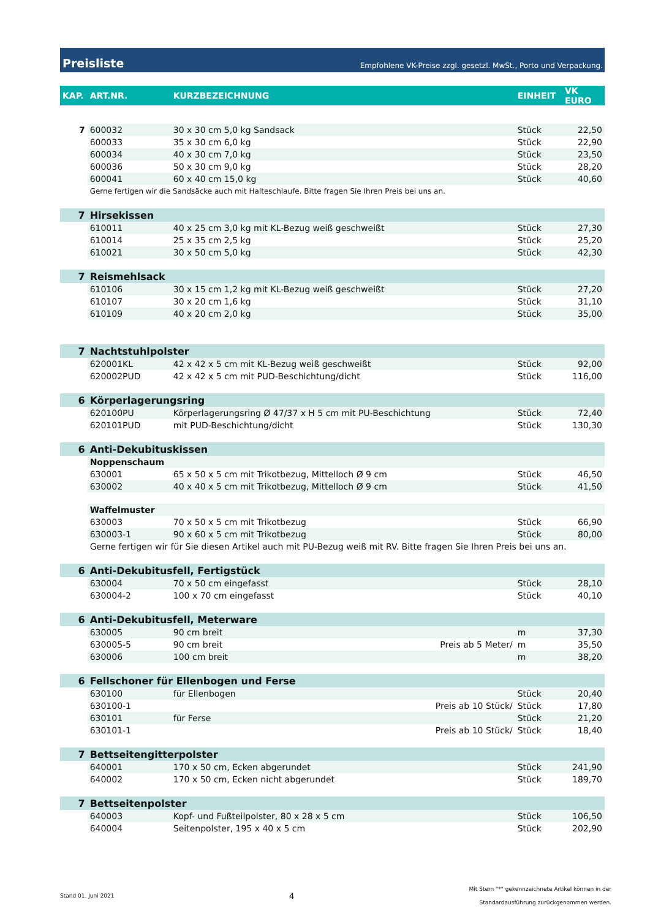Preisliste Empfohlene VK-Preise zzgl. gesetzl. MwSt., Porto und Verpackung.
| KAP. | ART.NR. | KURZBEZEICHNUNG | | EINHEIT | VK EURO |
| --- | --- | --- | --- | --- | --- |
| 7 | 600032 | 30 x 30 cm 5,0 kg Sandsack | | Stück | 22,50 |
| | 600033 | 35 x 30 cm 6,0 kg | | Stück | 22,90 |
| | 600034 | 40 x 30 cm 7,0 kg | | Stück | 23,50 |
| | 600036 | 50 x 30 cm 9,0 kg | | Stück | 28,20 |
| | 600041 | 60 x 40 cm 15,0 kg | | Stück | 40,60 |
| | Gerne fertigen wir die Sandsäcke auch mit Halteschlaufe. Bitte fragen Sie Ihren Preis bei uns an. | | | | |
| 7 | Hirsekissen | | | | |
| | 610011 | 40 x 25 cm 3,0 kg mit KL-Bezug weiß geschweißt | | Stück | 27,30 |
| | 610014 | 25 x 35 cm 2,5 kg | | Stück | 25,20 |
| | 610021 | 30 x 50 cm 5,0 kg | | Stück | 42,30 |
| 7 | Reismehlsack | | | | |
| | 610106 | 30 x 15 cm 1,2 kg mit KL-Bezug weiß geschweißt | | Stück | 27,20 |
| | 610107 | 30 x 20 cm 1,6 kg | | Stück | 31,10 |
| | 610109 | 40 x 20 cm 2,0 kg | | Stück | 35,00 |
| 7 | Nachtstuhlpolster | | | | |
| | 620001KL | 42 x 42 x 5 cm mit KL-Bezug weiß geschweißt | | Stück | 92,00 |
| | 620002PUD | 42 x 42 x 5 cm mit PUD-Beschichtung/dicht | | Stück | 116,00 |
| 6 | Körperlagerungsring | | | | |
| | 620100PU | Körperlagerungsring Ø 47/37 x H 5 cm mit PU-Beschichtung | | Stück | 72,40 |
| | 620101PUD | mit PUD-Beschichtung/dicht | | Stück | 130,30 |
| 6 | Anti-Dekubituskissen | | | | |
| | Noppenschaum | | | | |
| | 630001 | 65 x 50 x 5 cm mit Trikotbezug, Mittelloch Ø 9 cm | | Stück | 46,50 |
| | 630002 | 40 x 40 x 5 cm mit Trikotbezug, Mittelloch Ø 9 cm | | Stück | 41,50 |
| | Waffelmuster | | | | |
| | 630003 | 70 x 50 x 5 cm mit Trikotbezug | | Stück | 66,90 |
| | 630003-1 | 90 x 60 x 5 cm mit Trikotbezug | | Stück | 80,00 |
| | Gerne fertigen wir für Sie diesen Artikel auch mit PU-Bezug weiß mit RV. Bitte fragen Sie Ihren Preis bei uns an. | | | | |
| 6 | Anti-Dekubitusfell, Fertigstück | | | | |
| | 630004 | 70 x 50 cm eingefasst | | Stück | 28,10 |
| | 630004-2 | 100 x 70 cm eingefasst | | Stück | 40,10 |
| 6 | Anti-Dekubitusfell, Meterware | | | | |
| | 630005 | 90 cm breit | | m | 37,30 |
| | 630005-5 | 90 cm breit | Preis ab 5 Meter/ | m | 35,50 |
| | 630006 | 100 cm breit | | m | 38,20 |
| 6 | Fellschoner für Ellenbogen und Ferse | | | | |
| | 630100 | für Ellenbogen | | Stück | 20,40 |
| | 630100-1 | | Preis ab 10 Stück/ | Stück | 17,80 |
| | 630101 | für Ferse | | Stück | 21,20 |
| | 630101-1 | | Preis ab 10 Stück/ | Stück | 18,40 |
| 7 | Bettseitengitterpolster | | | | |
| | 640001 | 170 x 50 cm, Ecken abgerundet | | Stück | 241,90 |
| | 640002 | 170 x 50 cm, Ecken nicht abgerundet | | Stück | 189,70 |
| 7 | Bettseitenpolster | | | | |
| | 640003 | Kopf- und Fußteilpolster, 80 x 28 x 5 cm | | Stück | 106,50 |
| | 640004 | Seitenpolster, 195 x 40 x 5 cm | | Stück | 202,90 |
Stand 01. Juni 2021 4 Mit Stern "*" gekennzeichnete Artikel können in der
Standardausführung zurückgenommen werden.